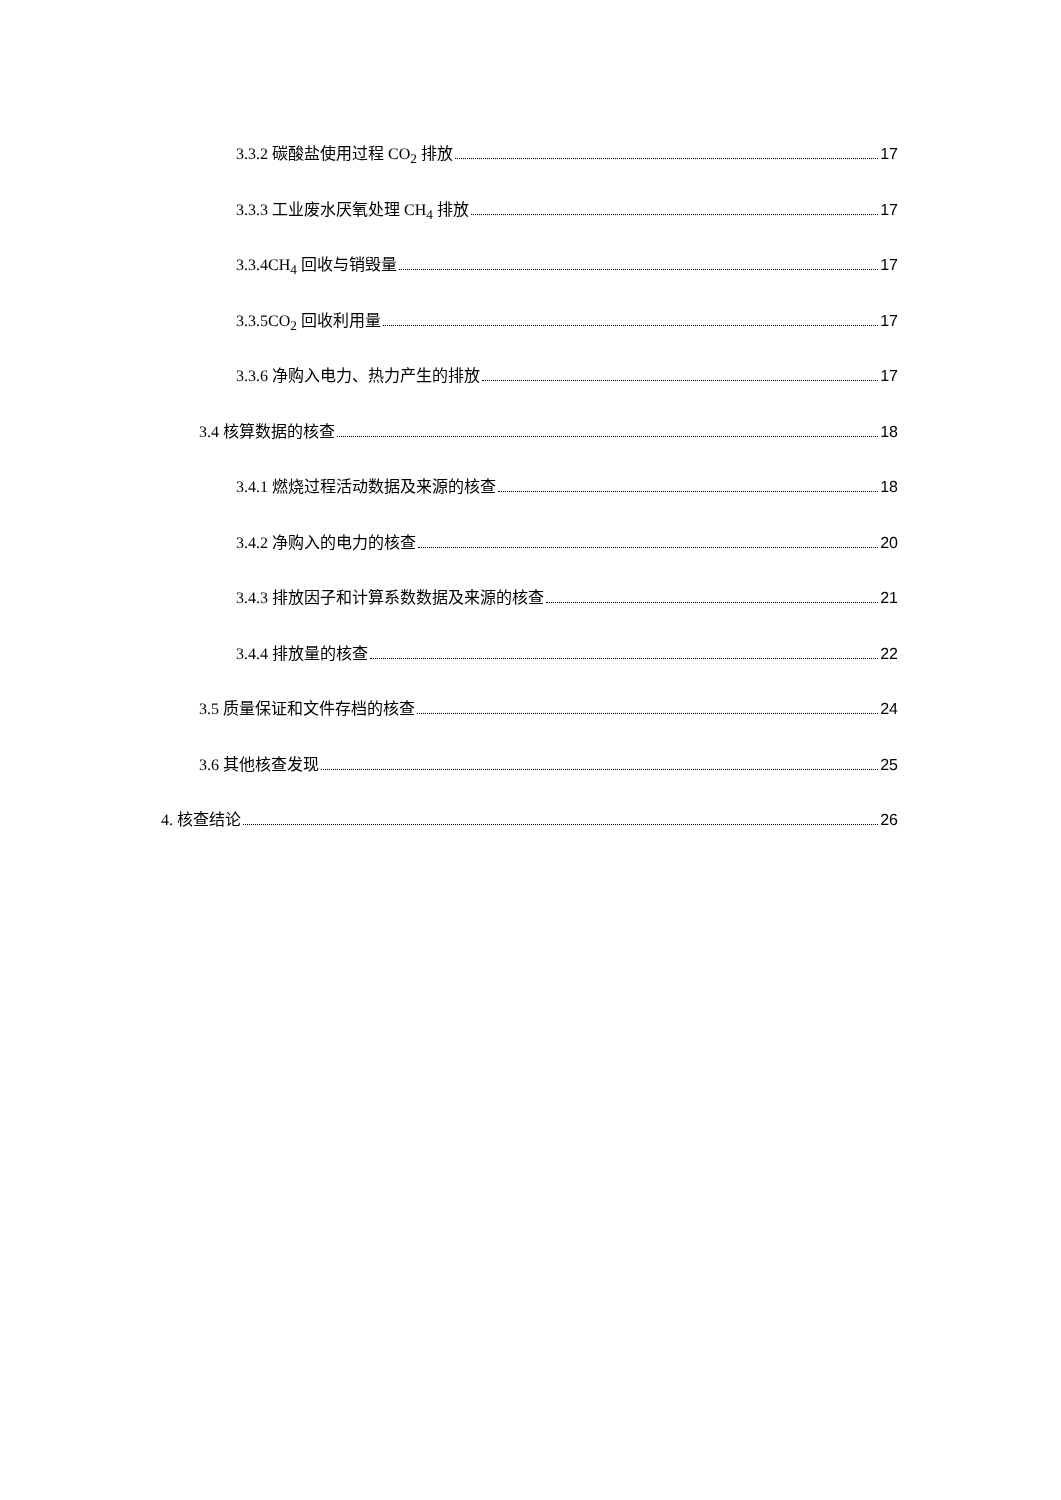3.3.2 碳酸盐使用过程 CO<sub>2</sub> 排放 17
3.3.3 工业废水厌氧处理 CH<sub>4</sub> 排放 17
3.3.4CH<sub>4</sub> 回收与销毁量 17
3.3.5CO<sub>2</sub> 回收利用量 17
3.3.6 净购入电力、热力产生的排放 17
3.4 核算数据的核查 18
3.4.1 燃烧过程活动数据及来源的核查 18
3.4.2 净购入的电力的核查 20
3.4.3 排放因子和计算系数数据及来源的核查 21
3.4.4 排放量的核查 22
3.5 质量保证和文件存档的核查 24
3.6 其他核查发现 25
4. 核查结论 26